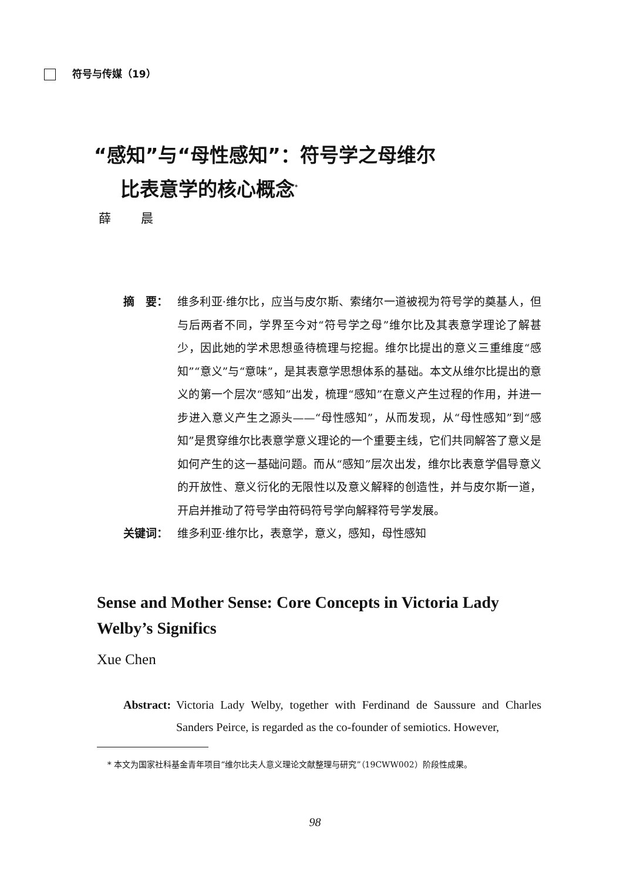符号与传媒（19）
“感知”与“母性感知”：符号学之母维尔
比表意学的核心概念<sup>*</sup>
薛 晨
摘　要： 维多利亚·维尔比，应当与皮尔斯、索绪尔一道被视为符号学的奠基人，但与后两者不同，学界至今对“符号学之母”维尔比及其表意学理论了解甚少，因此她的学术思想亟待梳理与挖掘。维尔比提出的意义三重维度“感知”“意义”与“意味”，是其表意学思想体系的基础。本文从维尔比提出的意义的第一个层次“感知”出发，梳理“感知”在意义产生过程的作用，并进一步进入意义产生之源头——“母性感知”，从而发现，从“母性感知”到“感知”是贯穿维尔比表意学意义理论的一个重要主线，它们共同解答了意义是如何产生的这一基础问题。而从“感知”层次出发，维尔比表意学倡导意义的开放性、意义衍化的无限性以及意义解释的创造性，并与皮尔斯一道，开启并推动了符号学由符码符号学向解释符号学发展。
关键词： 维多利亚·维尔比，表意学，意义，感知，母性感知
Sense and Mother Sense: Core Concepts in Victoria Lady Welby’s Significs
Xue Chen
Abstract: Victoria Lady Welby, together with Ferdinand de Saussure and Charles Sanders Peirce, is regarded as the co-founder of semiotics. However,
* 本文为国家社科基金青年项目“维尔比夫人意义理论文献整理与研究”（19CWW002）阶段性成果。
98